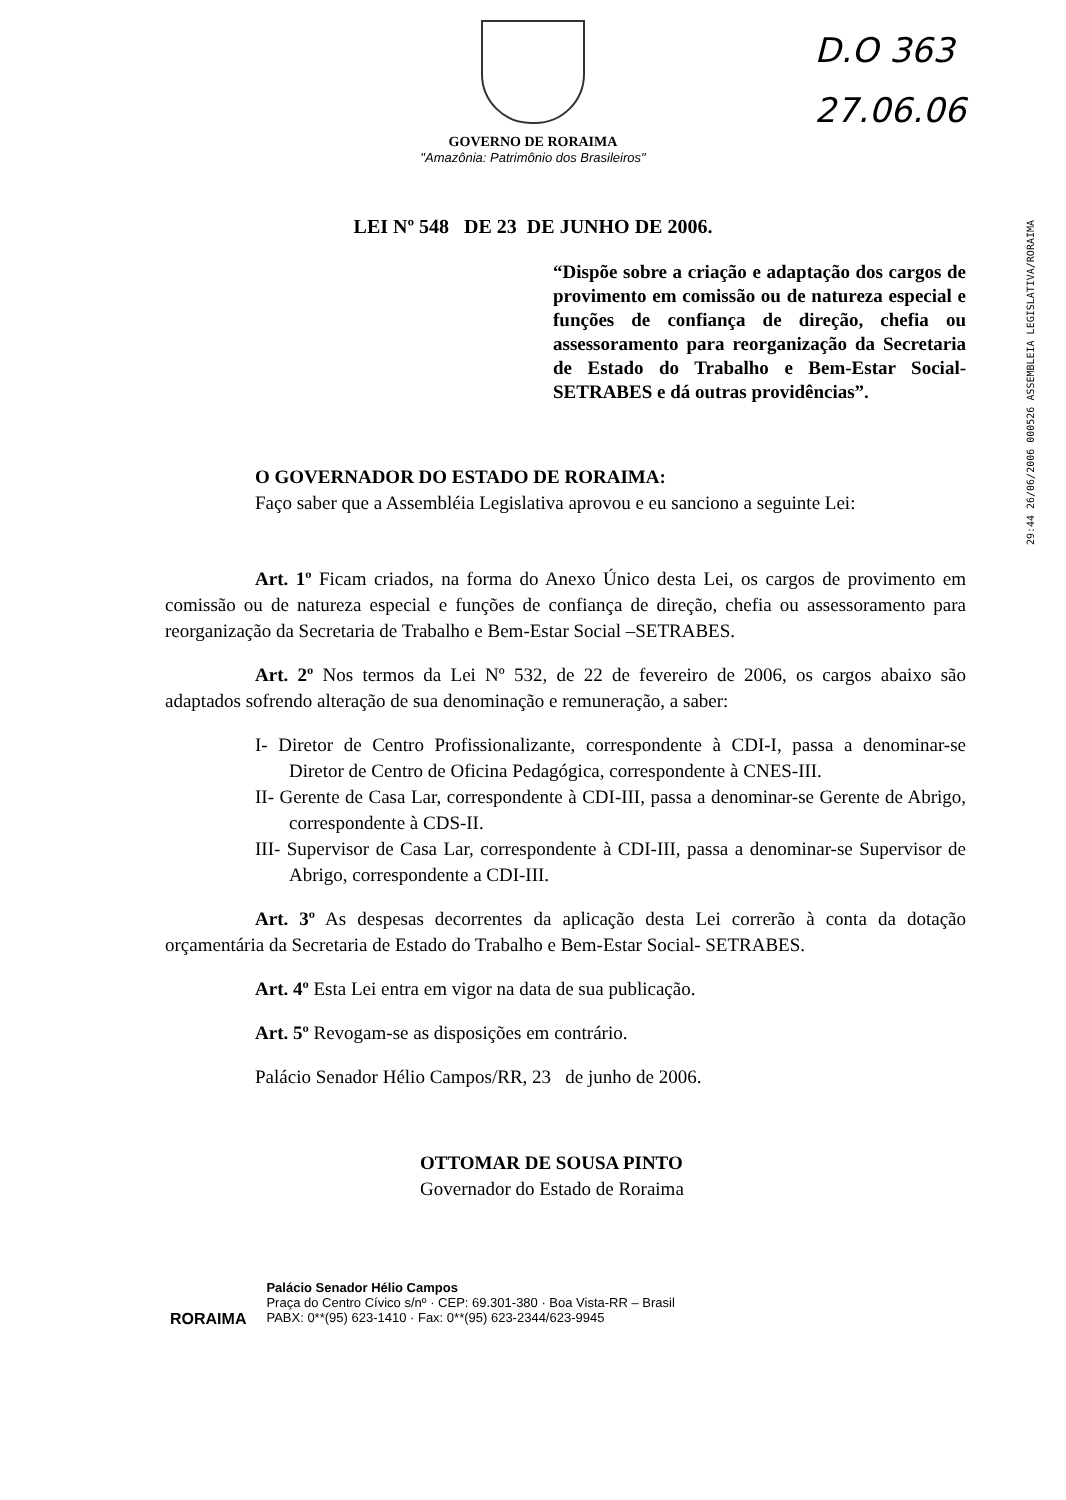D.O 363
27.06.06
29:44 26/06/2006 000526 ASSEMBLEIA LEGISLATIVA/RORAIMA
GOVERNO DE RORAIMA
"Amazônia: Patrimônio dos Brasileiros"
LEI Nº 548 DE 23 DE JUNHO DE 2006.
“Dispõe sobre a criação e adaptação dos cargos de provimento em comissão ou de natureza especial e funções de confiança de direção, chefia ou assessoramento para reorganização da Secretaria de Estado do Trabalho e Bem-Estar Social-SETRABES e dá outras providências”.
O GOVERNADOR DO ESTADO DE RORAIMA:
Faço saber que a Assembléia Legislativa aprovou e eu sanciono a seguinte Lei:
Art. 1º Ficam criados, na forma do Anexo Único desta Lei, os cargos de provimento em comissão ou de natureza especial e funções de confiança de direção, chefia ou assessoramento para reorganização da Secretaria de Trabalho e Bem-Estar Social –SETRABES.
Art. 2º Nos termos da Lei Nº 532, de 22 de fevereiro de 2006, os cargos abaixo são adaptados sofrendo alteração de sua denominação e remuneração, a saber:
I- Diretor de Centro Profissionalizante, correspondente à CDI-I, passa a denominar-se Diretor de Centro de Oficina Pedagógica, correspondente à CNES-III.
II- Gerente de Casa Lar, correspondente à CDI-III, passa a denominar-se Gerente de Abrigo, correspondente à CDS-II.
III- Supervisor de Casa Lar, correspondente à CDI-III, passa a denominar-se Supervisor de Abrigo, correspondente a CDI-III.
Art. 3º As despesas decorrentes da aplicação desta Lei correrão à conta da dotação orçamentária da Secretaria de Estado do Trabalho e Bem-Estar Social- SETRABES.
Art. 4º Esta Lei entra em vigor na data de sua publicação.
Art. 5º Revogam-se as disposições em contrário.
Palácio Senador Hélio Campos/RR, 23 de junho de 2006.
OTTOMAR DE SOUSA PINTO
Governador do Estado de Roraima
RORAIMA
Palácio Senador Hélio Campos
Praça do Centro Cívico s/nº · CEP: 69.301-380 · Boa Vista-RR – Brasil
PABX: 0**(95) 623-1410 · Fax: 0**(95) 623-2344/623-9945